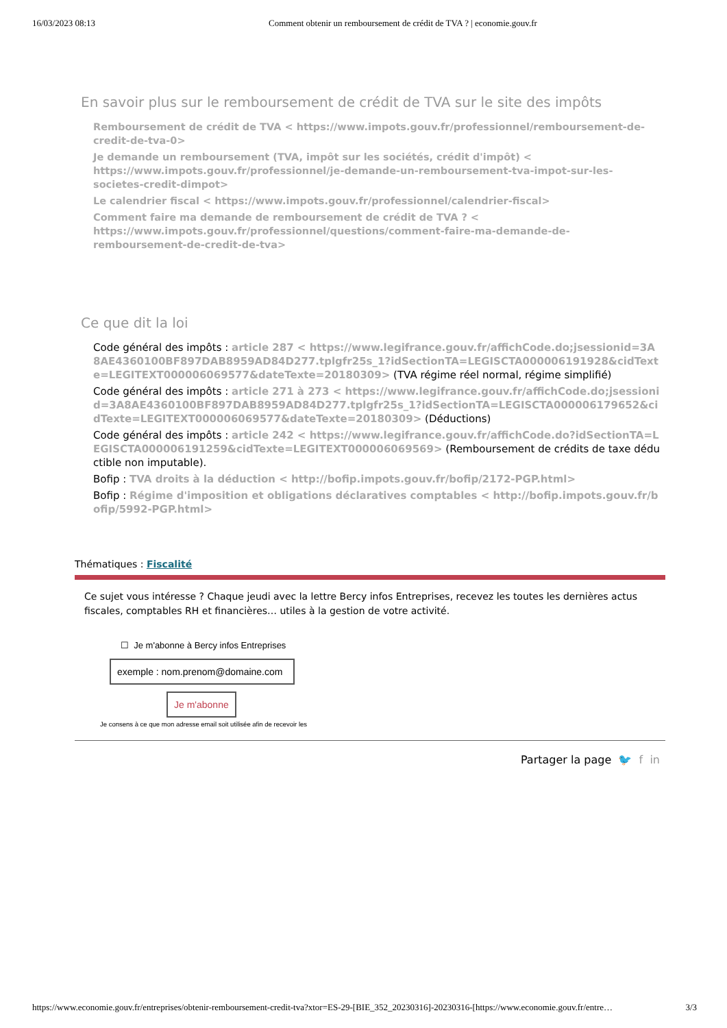16/03/2023 08:13 Comment obtenir un remboursement de crédit de TVA ? | economie.gouv.fr
En savoir plus sur le remboursement de crédit de TVA sur le site des impôts
Remboursement de crédit de TVA < https://www.impots.gouv.fr/professionnel/remboursement-de-credit-de-tva-0>
Je demande un remboursement (TVA, impôt sur les sociétés, crédit d'impôt) < https://www.impots.gouv.fr/professionnel/je-demande-un-remboursement-tva-impot-sur-les-societes-credit-dimpot>
Le calendrier fiscal < https://www.impots.gouv.fr/professionnel/calendrier-fiscal>
Comment faire ma demande de remboursement de crédit de TVA ? < https://www.impots.gouv.fr/professionnel/questions/comment-faire-ma-demande-de-remboursement-de-credit-de-tva>
Ce que dit la loi
Code général des impôts : article 287 < https://www.legifrance.gouv.fr/affichCode.do;jsessionid=3A8AE4360100BF897DAB8959AD84D277.tplgfr25s_1?idSectionTA=LEGISCTA000006191928&cidTexte=LEGITEXT000006069577&dateTexte=20180309> (TVA régime réel normal, régime simplifié)
Code général des impôts : article 271 à 273 < https://www.legifrance.gouv.fr/affichCode.do;jsessionid=3A8AE4360100BF897DAB8959AD84D277.tplgfr25s_1?idSectionTA=LEGISCTA000006179652&cidTexte=LEGITEXT000006069577&dateTexte=20180309> (Déductions)
Code général des impôts : article 242 < https://www.legifrance.gouv.fr/affichCode.do?idSectionTA=LEGISCTA000006191259&cidTexte=LEGITEXT000006069569> (Remboursement de crédits de taxe déductible non imputable).
Bofip : TVA droits à la déduction < http://bofip.impots.gouv.fr/bofip/2172-PGP.html>
Bofip : Régime d'imposition et obligations déclaratives comptables < http://bofip.impots.gouv.fr/bofip/5992-PGP.html>
Thématiques : Fiscalité
Ce sujet vous intéresse ? Chaque jeudi avec la lettre Bercy infos Entreprises, recevez les toutes les dernières actus fiscales, comptables RH et financières… utiles à la gestion de votre activité.
☐ Je m'abonne à Bercy infos Entreprises
exemple : nom.prenom@domaine.com
Je m'abonne
Je consens à ce que mon adresse email soit utilisée afin de recevoir les
Partager la page 🐦 f in
https://www.economie.gouv.fr/entreprises/obtenir-remboursement-credit-tva?xtor=ES-29-[BIE_352_20230316]-20230316-[https://www.economie.gouv.fr/entre… 3/3